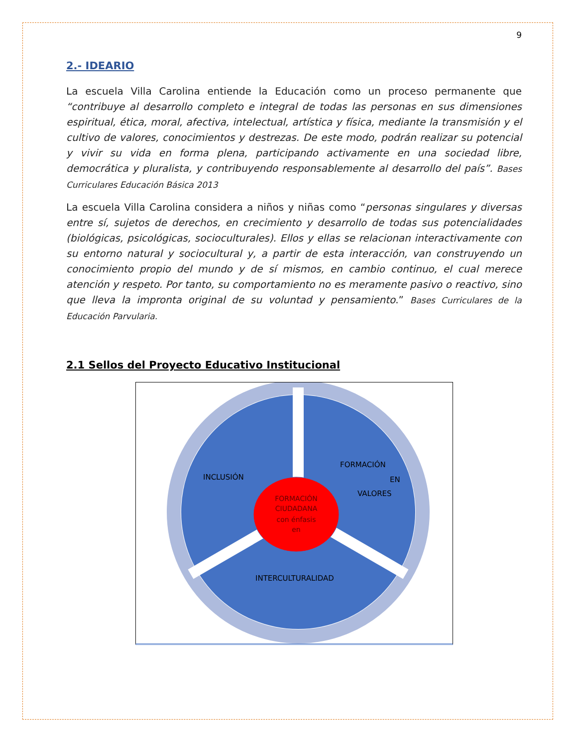9
2.- IDEARIO
La escuela Villa Carolina entiende la Educación como un proceso permanente que “contribuye al desarrollo completo e integral de todas las personas en sus dimensiones espiritual, ética, moral, afectiva, intelectual, artística y física, mediante la transmisión y el cultivo de valores, conocimientos y destrezas. De este modo, podrán realizar su potencial y vivir su vida en forma plena, participando activamente en una sociedad libre, democrática y pluralista, y contribuyendo responsablemente al desarrollo del país”. Bases Curriculares Educación Básica 2013
La escuela Villa Carolina considera a niños y niñas como “personas singulares y diversas entre sí, sujetos de derechos, en crecimiento y desarrollo de todas sus potencialidades (biológicas, psicológicas, socioculturales). Ellos y ellas se relacionan interactivamente con su entorno natural y sociocultural y, a partir de esta interacción, van construyendo un conocimiento propio del mundo y de sí mismos, en cambio continuo, el cual merece atención y respeto. Por tanto, su comportamiento no es meramente pasivo o reactivo, sino que lleva la impronta original de su voluntad y pensamiento.” Bases Curriculares de la Educación Parvularia.
2.1 Sellos del Proyecto Educativo Institucional
INCLUSIÓN
FORMACIÓN
EN
VALORES
INTERCULTURALIDAD
FORMACIÓN
CIUDADANA
con énfasis
en